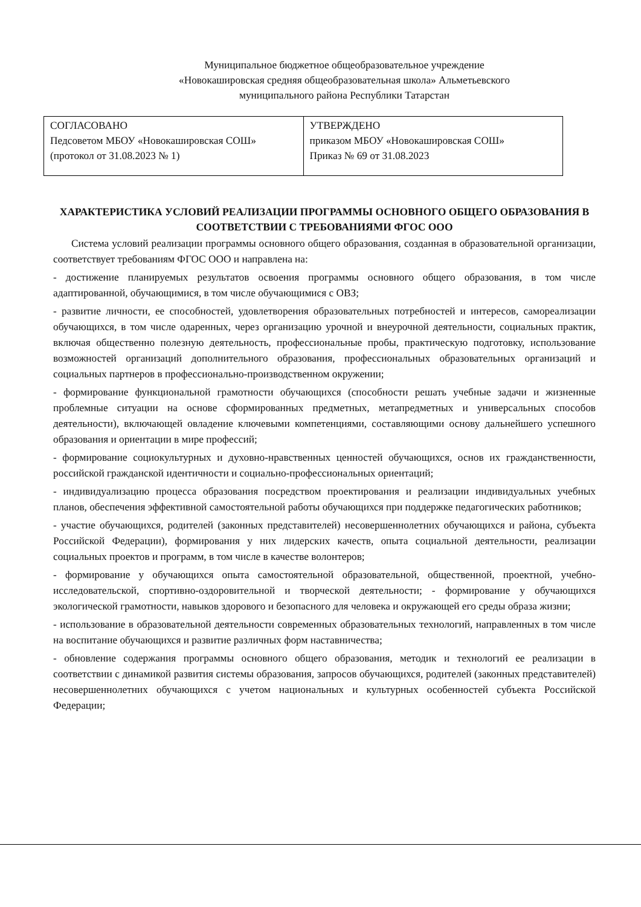Муниципальное бюджетное общеобразовательное учреждение
«Новокашировская средняя общеобразовательная школа» Альметьевского
муниципального района Республики Татарстан
| СОГЛАСОВАНО Педсоветом МБОУ «Новокашировская СОШ» (протокол от 31.08.2023 № 1) | УТВЕРЖДЕНО приказом МБОУ «Новокашировская СОШ» Приказ № 69 от 31.08.2023 |
ХАРАКТЕРИСТИКА УСЛОВИЙ РЕАЛИЗАЦИИ ПРОГРАММЫ ОСНОВНОГО ОБЩЕГО ОБРАЗОВАНИЯ В СООТВЕТСТВИИ С ТРЕБОВАНИЯМИ ФГОС ООО
Система условий реализации программы основного общего образования, созданная в образовательной организации, соответствует требованиям ФГОС ООО и направлена на:
- достижение планируемых результатов освоения программы основного общего образования, в том числе адаптированной, обучающимися, в том числе обучающимися с ОВЗ;
- развитие личности, ее способностей, удовлетворения образовательных потребностей и интересов, самореализации обучающихся, в том числе одаренных, через организацию урочной и внеурочной деятельности, социальных практик, включая общественно полезную деятельность, профессиональные пробы, практическую подготовку, использование возможностей организаций дополнительного образования, профессиональных образовательных организаций и социальных партнеров в профессионально-производственном окружении;
- формирование функциональной грамотности обучающихся (способности решать учебные задачи и жизненные проблемные ситуации на основе сформированных предметных, метапредметных и универсальных способов деятельности), включающей овладение ключевыми компетенциями, составляющими основу дальнейшего успешного образования и ориентации в мире профессий;
- формирование социокультурных и духовно-нравственных ценностей обучающихся, основ их гражданственности, российской гражданской идентичности и социально-профессиональных ориентаций;
- индивидуализацию процесса образования посредством проектирования и реализации индивидуальных учебных планов, обеспечения эффективной самостоятельной работы обучающихся при поддержке педагогических работников;
- участие обучающихся, родителей (законных представителей) несовершеннолетних обучающихся и района, субъекта Российской Федерации), формирования у них лидерских качеств, опыта социальной деятельности, реализации социальных проектов и программ, в том числе в качестве волонтеров;
- формирование у обучающихся опыта самостоятельной образовательной, общественной, проектной, учебно-исследовательской, спортивно-оздоровительной и творческой деятельности; - формирование у обучающихся экологической грамотности, навыков здорового и безопасного для человека и окружающей его среды образа жизни;
- использование в образовательной деятельности современных образовательных технологий, направленных в том числе на воспитание обучающихся и развитие различных форм наставничества;
- обновление содержания программы основного общего образования, методик и технологий ее реализации в соответствии с динамикой развития системы образования, запросов обучающихся, родителей (законных представителей) несовершеннолетних обучающихся с учетом национальных и культурных особенностей субъекта Российской Федерации;